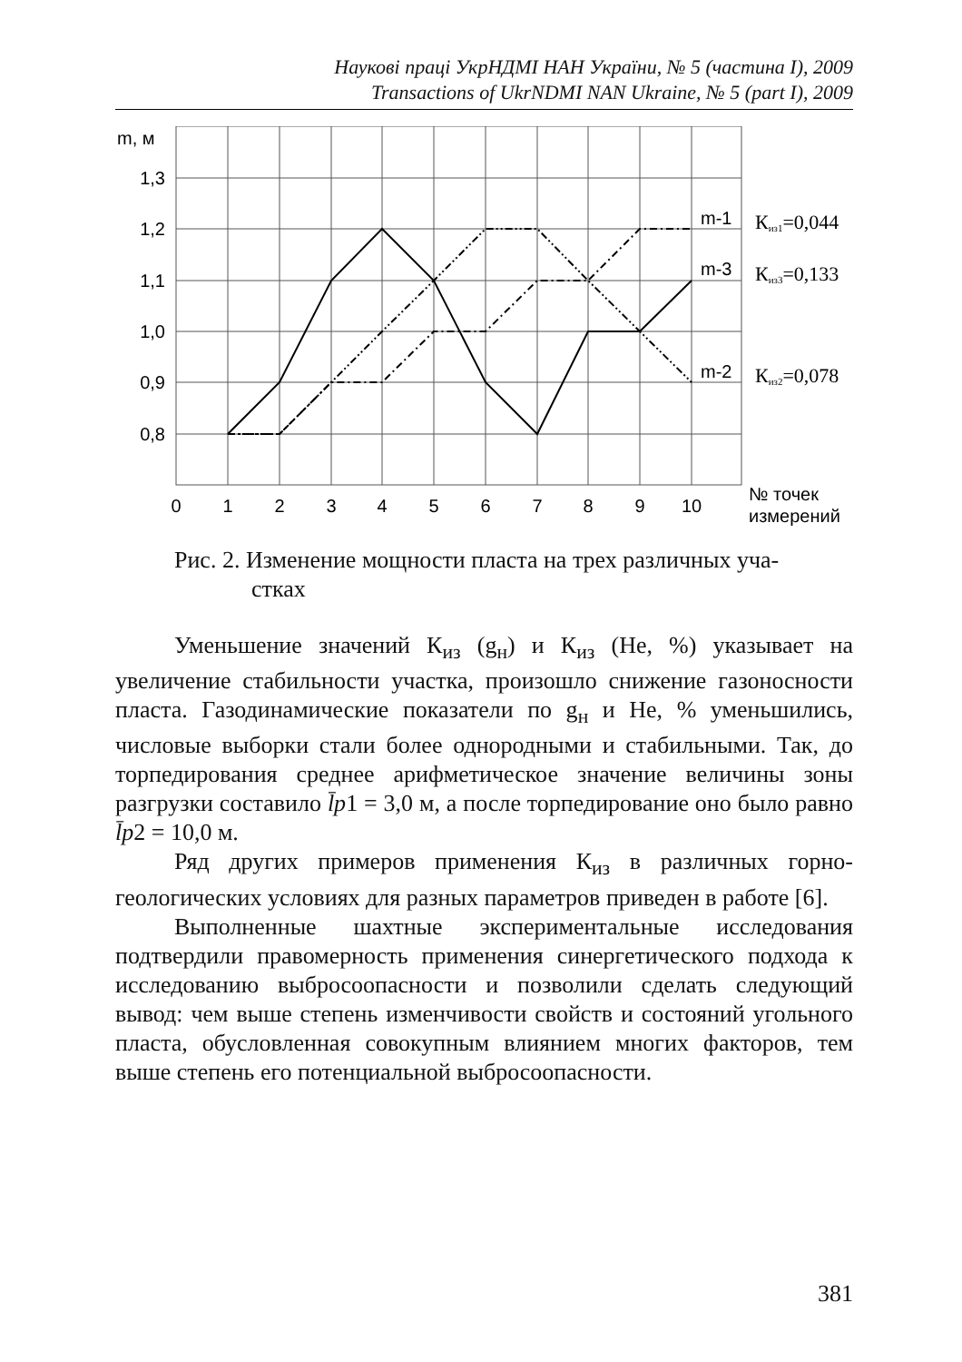Наукові праці УкрНДМІ НАН України, № 5 (частина I), 2009
Transactions of UkrNDMI NAN Ukraine, № 5 (part I), 2009
m, м
1,3
1,2
1,1
1,0
0,9
0,8
0
1
2
3
4
5
6
7
8
9
10
№ точек
измерений
m-1
m-3
m-2
Киз1=0,044
Киз3=0,133
Киз2=0,078
Рис. 2. Изменение мощности пласта на трех различных уча-
стках
Уменьшение значений К<sub>из</sub> (g<sub>н</sub>) и К<sub>из</sub> (He, %) указывает на увеличение стабильности участка, произошло снижение газоносности пласта. Газодинамические показатели по g<sub>н</sub> и He, % уменьшились, числовые выборки стали более однородными и стабильными. Так, до торпедирования среднее арифметическое значение величины зоны разгрузки составило l̄p1 = 3,0 м, а после торпедирование оно было равно l̄p2 = 10,0 м.
Ряд других примеров применения К<sub>из</sub> в различных горно-геологических условиях для разных параметров приведен в работе [6].
Выполненные шахтные экспериментальные исследования подтвердили правомерность применения синергетического подхода к исследованию выбросоопасности и позволили сделать следующий вывод: чем выше степень изменчивости свойств и состояний угольного пласта, обусловленная совокупным влиянием многих факторов, тем выше степень его потенциальной выбросоопасности.
381